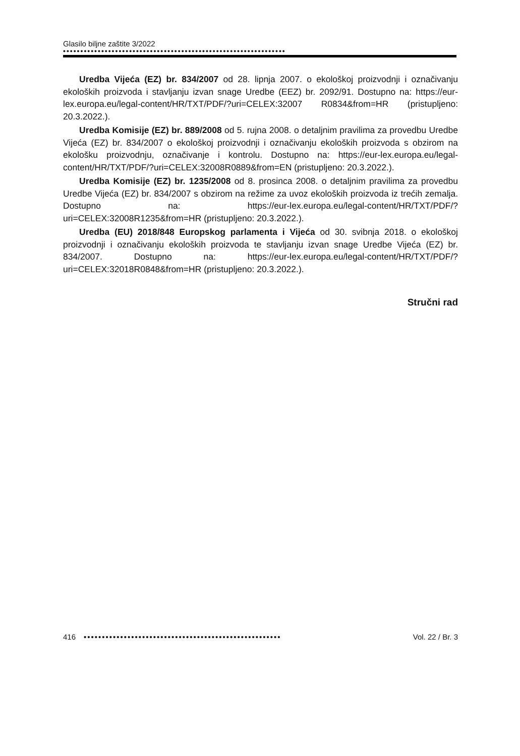Glasilo biljne zaštite 3/2022
••••••••••••••••••••••••••••••••••••••••••••••••••••••••••••••••
Uredba Vijeća (EZ) br. 834/2007 od 28. lipnja 2007. o ekološkoj proizvodnji i označivanju ekoloških proizvoda i stavljanju izvan snage Uredbe (EEZ) br. 2092/91. Dostupno na: https://eur-lex.europa.eu/legal-content/HR/TXT/PDF/?uri=CELEX:32007 R0834&from=HR (pristupljeno: 20.3.2022.).
Uredba Komisije (EZ) br. 889/2008 od 5. rujna 2008. o detaljnim pravilima za provedbu Uredbe Vijeća (EZ) br. 834/2007 o ekološkoj proizvodnji i označivanju ekoloških proizvoda s obzirom na ekološku proizvodnju, označivanje i kontrolu. Dostupno na: https://eur-lex.europa.eu/legal-content/HR/TXT/PDF/?uri=CELEX:32008R0889&from=EN (pristupljeno: 20.3.2022.).
Uredba Komisije (EZ) br. 1235/2008 od 8. prosinca 2008. o detaljnim pravilima za provedbu Uredbe Vijeća (EZ) br. 834/2007 s obzirom na režime za uvoz ekoloških proizvoda iz trećih zemalja. Dostupno na: https://eur-lex.europa.eu/legal-content/HR/TXT/PDF/?uri=CELEX:32008R1235&from=HR (pristupljeno: 20.3.2022.).
Uredba (EU) 2018/848 Europskog parlamenta i Vijeća od 30. svibnja 2018. o ekološkoj proizvodnji i označivanju ekoloških proizvoda te stavljanju izvan snage Uredbe Vijeća (EZ) br. 834/2007. Dostupno na: https://eur-lex.europa.eu/legal-content/HR/TXT/PDF/?uri=CELEX:32018R0848&from=HR (pristupljeno: 20.3.2022.).
Stručni rad
416 •••••••••••••••••••••••••••••••••••••••••••••••••••••• Vol. 22 / Br. 3